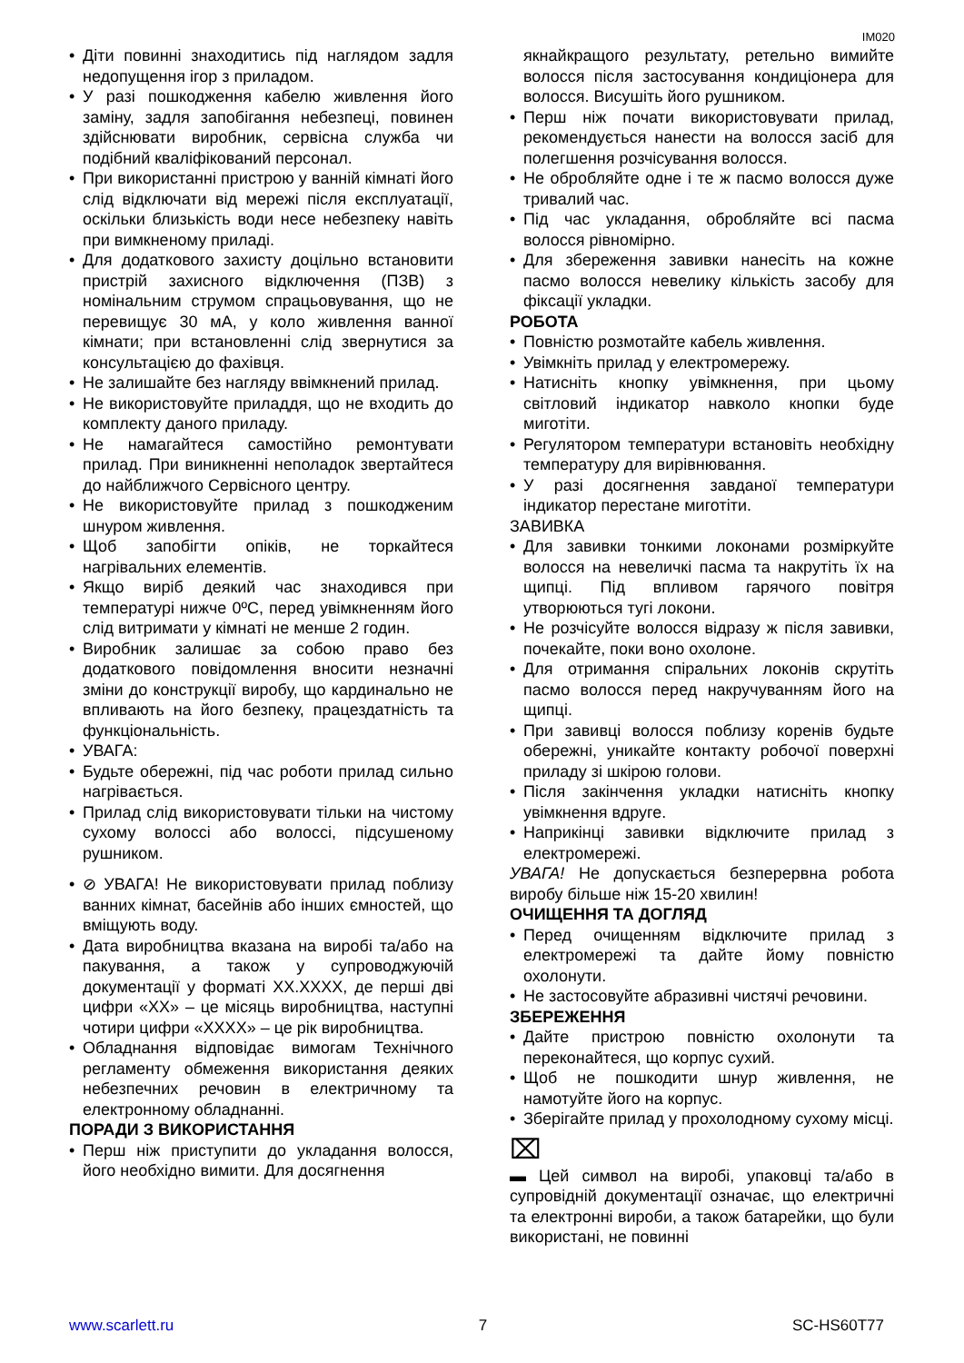IM020
• Діти повинні знаходитись під наглядом задля недопущення ігор з приладом.
• У разі пошкодження кабелю живлення його заміну, задля запобігання небезпеці, повинен здійснювати виробник, сервісна служба чи подібний кваліфікований персонал.
• При використанні пристрою у ванній кімнаті його слід відключати від мережі після експлуатації, оскільки близькість води несе небезпеку навіть при вимкненому приладі.
• Для додаткового захисту доцільно встановити пристрій захисного відключення (ПЗВ) з номінальним струмом спрацьовування, що не перевищує 30 мА, у коло живлення ванної кімнати; при встановленні слід звернутися за консультацією до фахівця.
• Не залишайте без нагляду ввімкнений прилад.
• Не використовуйте приладдя, що не входить до комплекту даного приладу.
• Не намагайтеся самостійно ремонтувати прилад. При виникненні неполадок звертайтеся до найближчого Сервісного центру.
• Не використовуйте прилад з пошкодженим шнуром живлення.
• Щоб запобігти опіків, не торкайтеся нагрівальних елементів.
• Якщо виріб деякий час знаходився при температурі нижче 0ºC, перед увімкненням його слід витримати у кімнаті не менше 2 годин.
• Виробник залишає за собою право без додаткового повідомлення вносити незначні зміни до конструкції виробу, що кардинально не впливають на його безпеку, працездатність та функціональність.
• УВАГА:
• Будьте обережні, під час роботи прилад сильно нагрівається.
• Прилад слід використовувати тільки на чистому сухому волоссі або волоссі, підсушеному рушником.
• ⊘ УВАГА! Не використовувати прилад поблизу ванних кімнат, басейнів або інших ємностей, що вміщують воду.
• Дата виробництва вказана на виробі та/або на пакування, а також у супроводжуючій документації у форматі XX.XXXX, де перші дві цифри «XX» – це місяць виробництва, наступні чотири цифри «XXXX» – це рік виробництва.
• Обладнання відповідає вимогам Технічного регламенту обмеження використання деяких небезпечних речовин в електричному та електронному обладнанні.
ПОРАДИ З ВИКОРИСТАННЯ
• Перш ніж приступити до укладання волосся, його необхідно вимити. Для досягнення
якнайкращого результату, ретельно вимийте волосся після застосування кондиціонера для волосся. Висушіть його рушником.
• Перш ніж почати використовувати прилад, рекомендується нанести на волосся засіб для полегшення розчісування волосся.
• Не обробляйте одне і те ж пасмо волосся дуже тривалий час.
• Під час укладання, обробляйте всі пасма волосся рівномірно.
• Для збереження завивки нанесіть на кожне пасмо волосся невелику кількість засобу для фіксації укладки.
РОБОТА
• Повністю розмотайте кабель живлення.
• Увімкніть прилад у електромережу.
• Натисніть кнопку увімкнення, при цьому світловий індикатор навколо кнопки буде миготіти.
• Регулятором температури встановіть необхідну температуру для вирівнювання.
• У разі досягнення завданої температури індикатор перестане миготіти.
ЗАВИВКА
• Для завивки тонкими локонами розміркуйте волосся на невеличкі пасма та накрутіть їх на щипці. Під впливом гарячого повітря утворюються тугі локони.
• Не розчісуйте волосся відразу ж після завивки, почекайте, поки воно охолоне.
• Для отримання спіральних локонів скрутіть пасмо волосся перед накручуванням його на щипці.
• При завивці волосся поблизу коренів будьте обережні, уникайте контакту робочої поверхні приладу зі шкірою голови.
• Після закінчення укладки натисніть кнопку увімкнення вдруге.
• Наприкінці завивки відключите прилад з електромережі.
УВАГА! Не допускається безперервна робота виробу більше ніж 15-20 хвилин!
ОЧИЩЕННЯ ТА ДОГЛЯД
• Перед очищенням відключите прилад з електромережі та дайте йому повністю охолонути.
• Не застосовуйте абразивні чистячі речовини.
ЗБЕРЕЖЕННЯ
• Дайте пристрою повністю охолонути та переконайтеся, що корпус сухий.
• Щоб не пошкодити шнур живлення, не намотуйте його на корпус.
• Зберігайте прилад у прохолодному сухому місці.
⌧
▬ Цей символ на виробі, упаковці та/або в супровідній документації означає, що електричні та електронні вироби, а також батарейки, що були використані, не повинні
www.scarlett.ru 7 SC-HS60T77